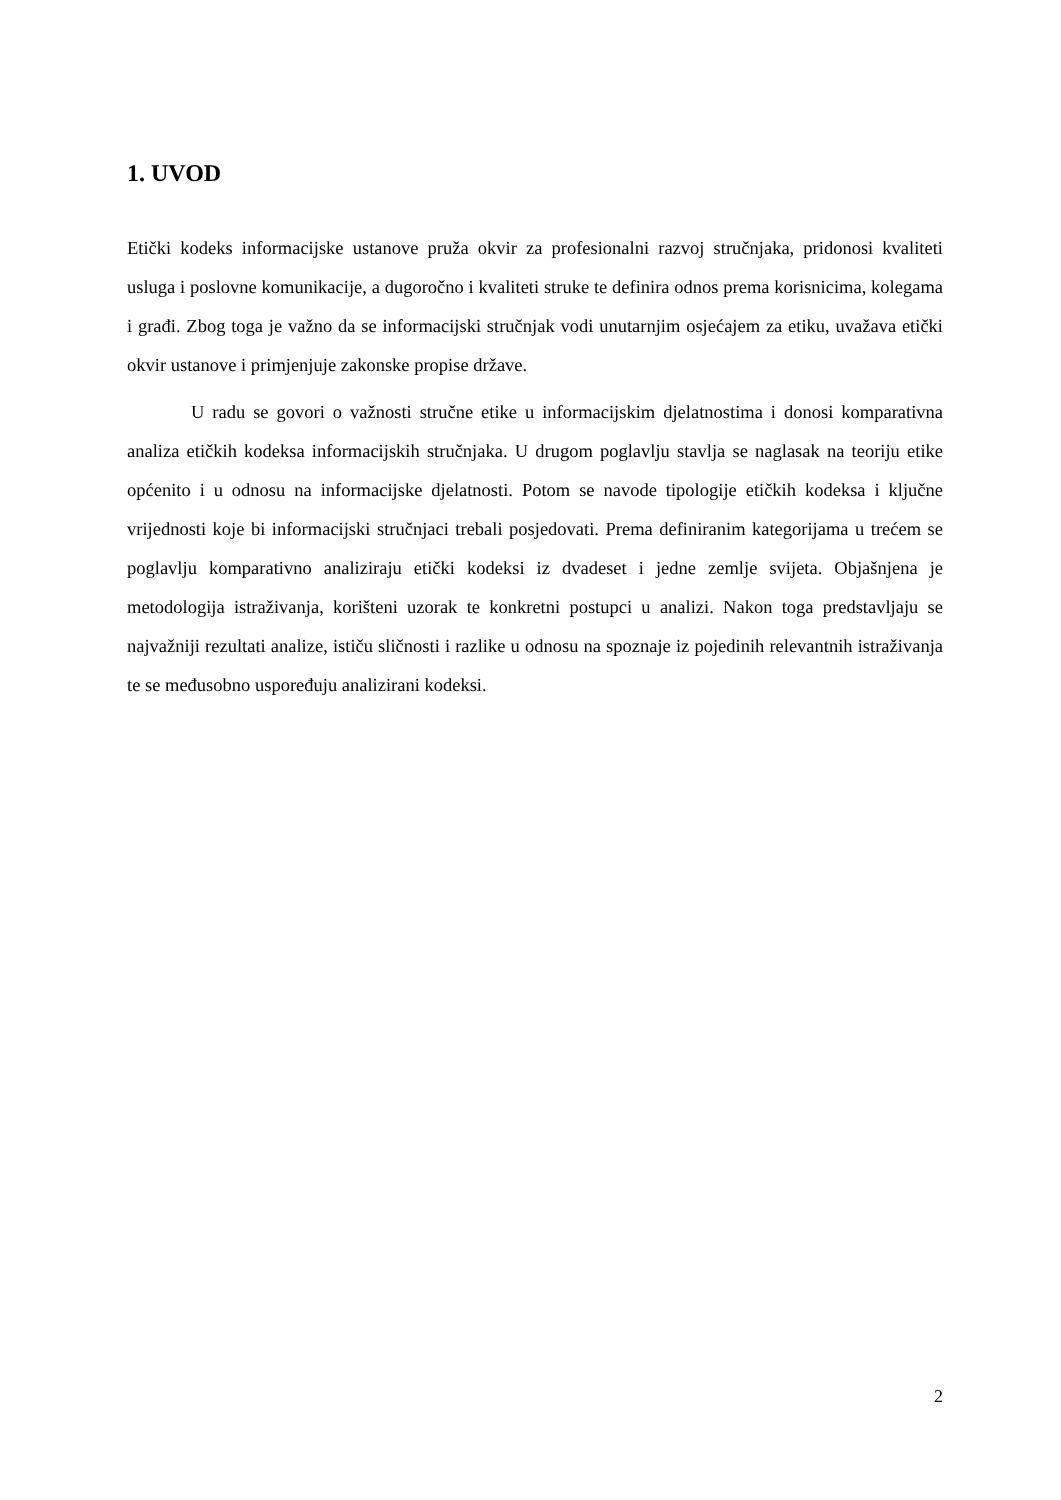1. UVOD
Etički kodeks informacijske ustanove pruža okvir za profesionalni razvoj stručnjaka, pridonosi kvaliteti usluga i poslovne komunikacije, a dugoročno i kvaliteti struke te definira odnos prema korisnicima, kolegama i građi. Zbog toga je važno da se informacijski stručnjak vodi unutarnjim osjećajem za etiku, uvažava etički okvir ustanove i primjenjuje zakonske propise države.
U radu se govori o važnosti stručne etike u informacijskim djelatnostima i donosi komparativna analiza etičkih kodeksa informacijskih stručnjaka. U drugom poglavlju stavlja se naglasak na teoriju etike općenito i u odnosu na informacijske djelatnosti. Potom se navode tipologije etičkih kodeksa i ključne vrijednosti koje bi informacijski stručnjaci trebali posjedovati. Prema definiranim kategorijama u trećem se poglavlju komparativno analiziraju etički kodeksi iz dvadeset i jedne zemlje svijeta. Objašnjena je metodologija istraživanja, korišteni uzorak te konkretni postupci u analizi. Nakon toga predstavljaju se najvažniji rezultati analize, ističu sličnosti i razlike u odnosu na spoznaje iz pojedinih relevantnih istraživanja te se međusobno uspoređuju analizirani kodeksi.
2